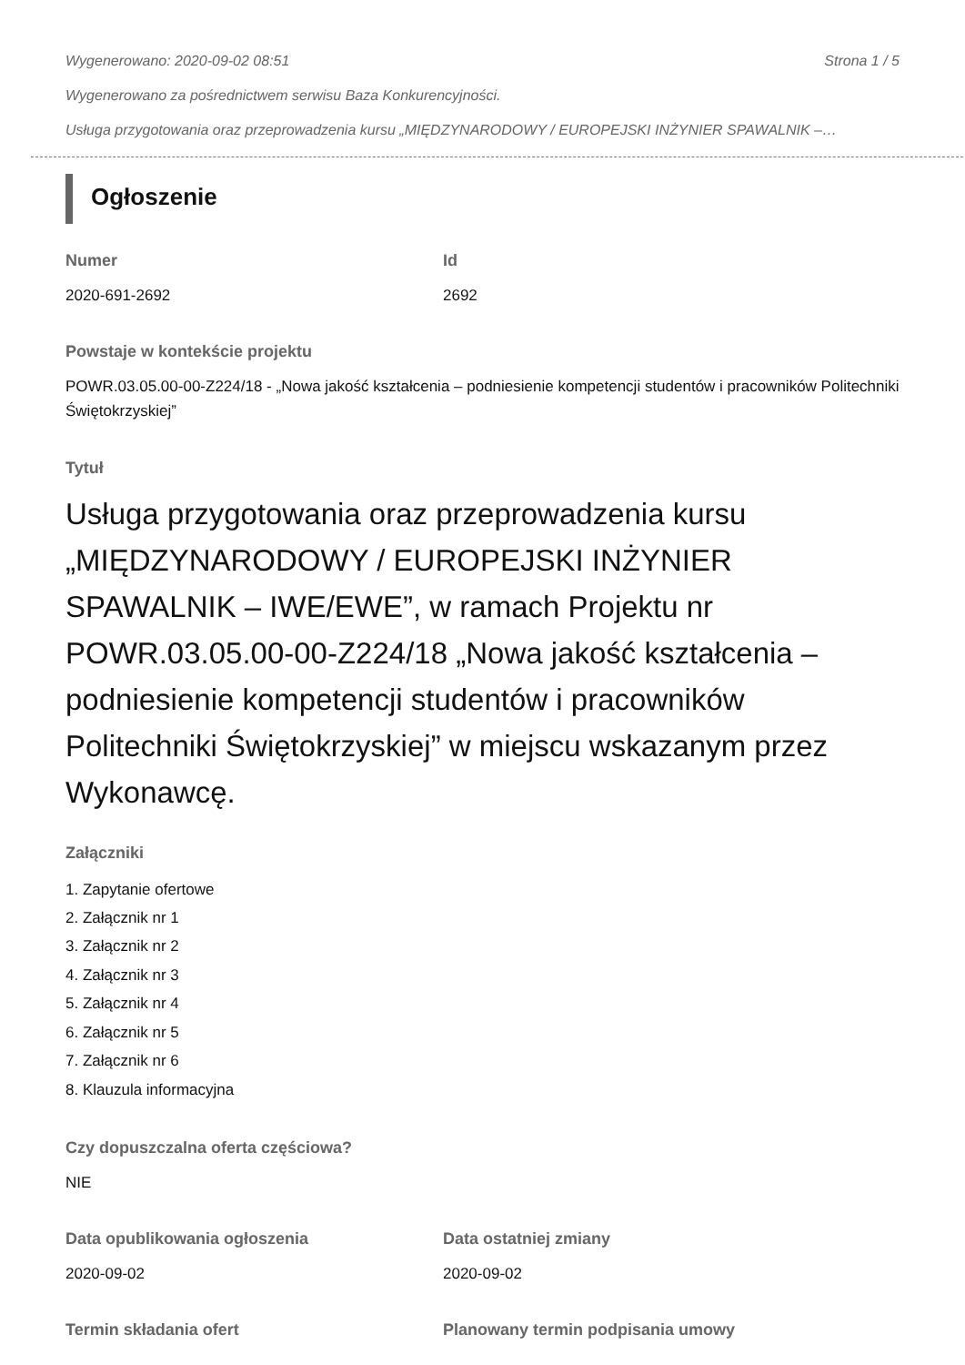Wygenerowano: 2020-09-02 08:51 Strona 1 / 5
Wygenerowano za pośrednictwem serwisu Baza Konkurencyjności.
Usługa przygotowania oraz przeprowadzenia kursu „MIĘDZYNARODOWY / EUROPEJSKI INŻYNIER SPAWALNIK –…
Ogłoszenie
Numer
2020-691-2692
Id
2692
Powstaje w kontekście projektu
POWR.03.05.00-00-Z224/18 - „Nowa jakość kształcenia – podniesienie kompetencji studentów i pracowników Politechniki Świętokrzyskiej”
Tytuł
Usługa przygotowania oraz przeprowadzenia kursu „MIĘDZYNARODOWY / EUROPEJSKI INŻYNIER SPAWALNIK – IWE/EWE”, w ramach Projektu nr POWR.03.05.00-00-Z224/18 „Nowa jakość kształcenia – podniesienie kompetencji studentów i pracowników Politechniki Świętokrzyskiej” w miejscu wskazanym przez Wykonawcę.
Załączniki
1. Zapytanie ofertowe
2. Załącznik nr 1
3. Załącznik nr 2
4. Załącznik nr 3
5. Załącznik nr 4
6. Załącznik nr 5
7. Załącznik nr 6
8. Klauzula informacyjna
Czy dopuszczalna oferta częściowa?
NIE
Data opublikowania ogłoszenia
2020-09-02
Data ostatniej zmiany
2020-09-02
Termin składania ofert Planowany termin podpisania umowy